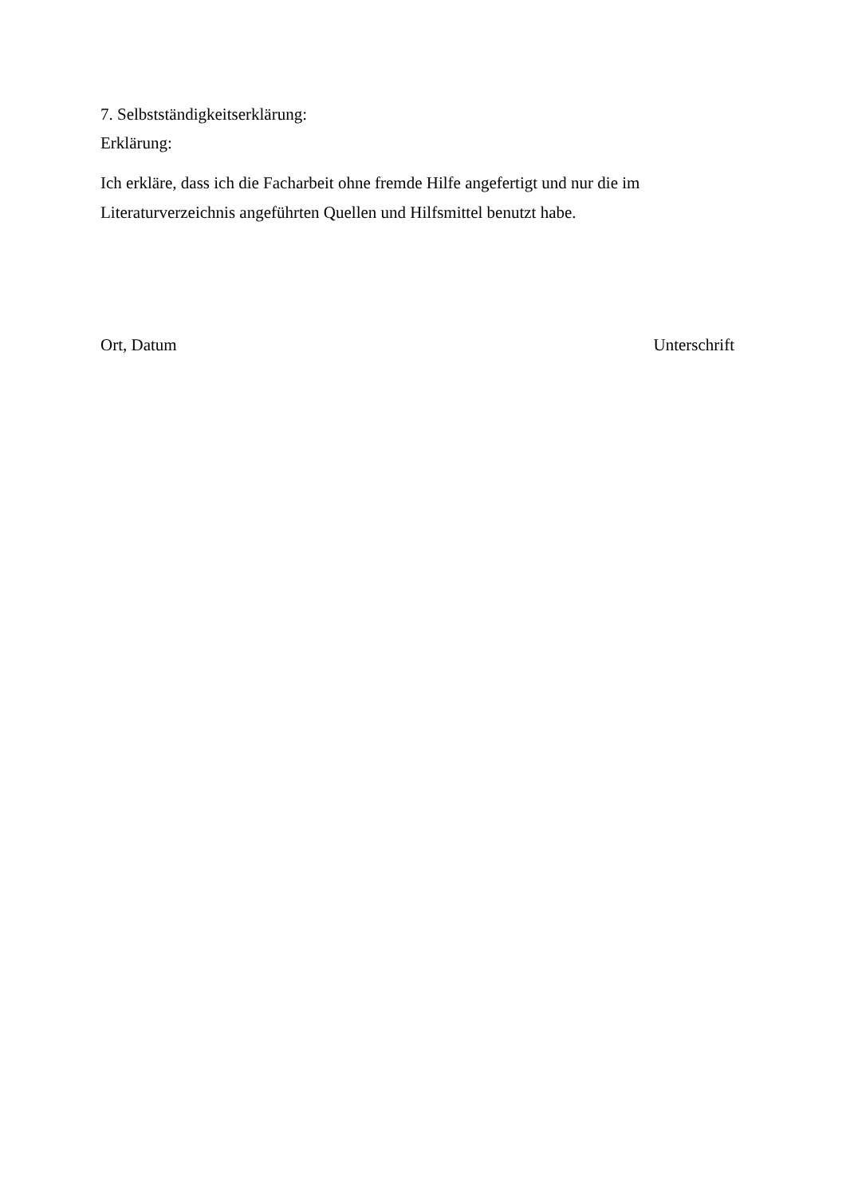7. Selbstständigkeitserklärung:
Erklärung:
Ich erkläre, dass ich die Facharbeit ohne fremde Hilfe angefertigt und nur die im Literaturverzeichnis angeführten Quellen und Hilfsmittel benutzt habe.
Ort, Datum Unterschrift